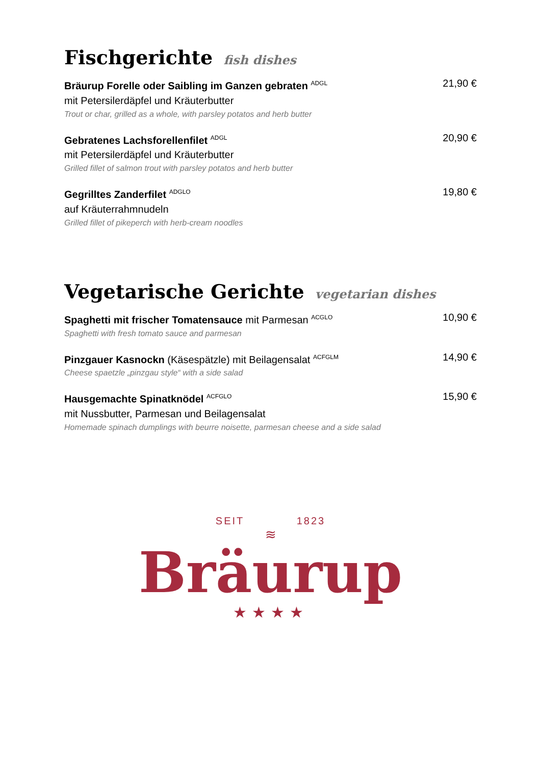Fischgerichte fish dishes
Bräurup Forelle oder Saibling im Ganzen gebraten <sup>ADGL</sup>
mit Petersilerdäpfel und Kräuterbutter
Trout or char, grilled as a whole, with parsley potatos and herb butter
21,90 €
Gebratenes Lachsforellenfilet <sup>ADGL</sup>
mit Petersilerdäpfel und Kräuterbutter
Grilled fillet of salmon trout with parsley potatos and herb butter
20,90 €
Gegrilltes Zanderfilet <sup>ADGLO</sup>
auf Kräuterrahmnudeln
Grilled fillet of pikeperch with herb-cream noodles
19,80 €
Vegetarische Gerichte vegetarian dishes
Spaghetti mit frischer Tomatensauce mit Parmesan <sup>ACGLO</sup>
Spaghetti with fresh tomato sauce and parmesan
10,90 €
Pinzgauer Kasnockn (Käsespätzle) mit Beilagensalat <sup>ACFGLM</sup>
Cheese spaetzle „pinzgau style“ with a side salad
14,90 €
Hausgemachte Spinatknödel <sup>ACFGLO</sup>
mit Nussbutter, Parmesan und Beilagensalat
Homemade spinach dumplings with beurre noisette, parmesan cheese and a side salad
15,90 €
SEIT 1823
≋
Bräurup
★★★★